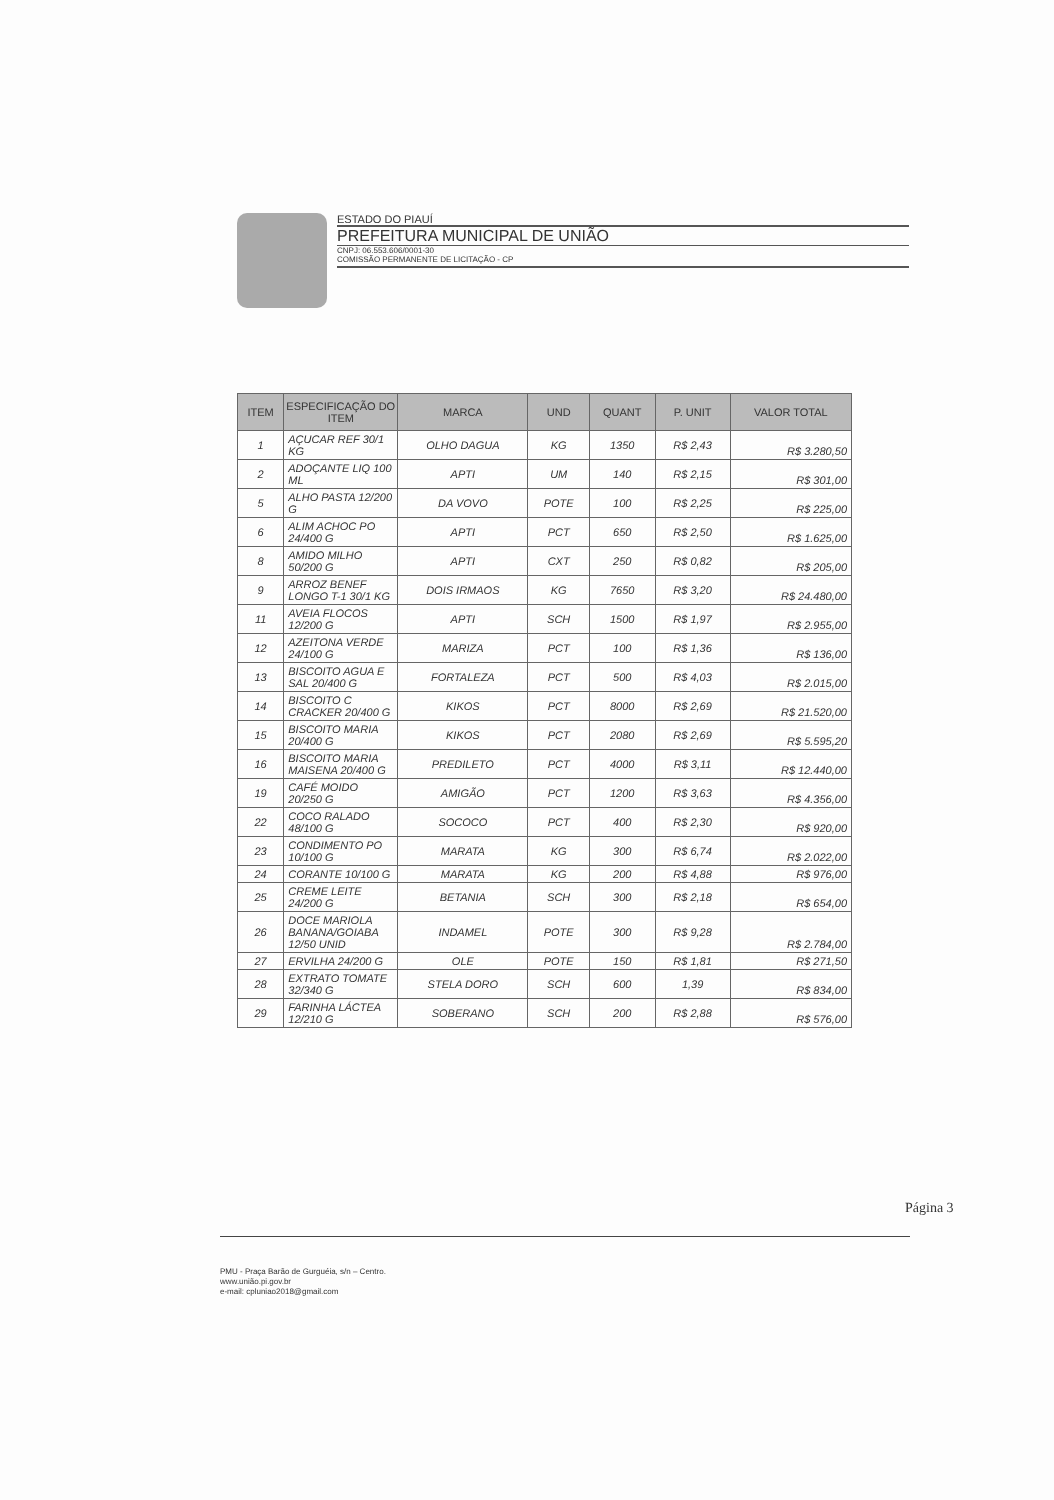ESTADO DO PIAUÍ
PREFEITURA MUNICIPAL DE UNIÃO
CNPJ: 06.553.606/0001-30
COMISSÃO PERMANENTE DE LICITAÇÃO - CP
| ITEM | ESPECIFICAÇÃO DO ITEM | MARCA | UND | QUANT | P. UNIT | VALOR TOTAL |
| --- | --- | --- | --- | --- | --- | --- |
| 1 | AÇUCAR REF 30/1 KG | OLHO DAGUA | KG | 1350 | R$ 2,43 | R$ 3.280,50 |
| 2 | ADOÇANTE LIQ 100 ML | APTI | UM | 140 | R$ 2,15 | R$ 301,00 |
| 5 | ALHO PASTA 12/200 G | DA VOVO | POTE | 100 | R$ 2,25 | R$ 225,00 |
| 6 | ALIM ACHOC PO 24/400 G | APTI | PCT | 650 | R$ 2,50 | R$ 1.625,00 |
| 8 | AMIDO MILHO 50/200 G | APTI | CXT | 250 | R$ 0,82 | R$ 205,00 |
| 9 | ARROZ BENEF LONGO T-1 30/1 KG | DOIS IRMAOS | KG | 7650 | R$ 3,20 | R$ 24.480,00 |
| 11 | AVEIA FLOCOS 12/200 G | APTI | SCH | 1500 | R$ 1,97 | R$ 2.955,00 |
| 12 | AZEITONA VERDE 24/100 G | MARIZA | PCT | 100 | R$ 1,36 | R$ 136,00 |
| 13 | BISCOITO AGUA E SAL 20/400 G | FORTALEZA | PCT | 500 | R$ 4,03 | R$ 2.015,00 |
| 14 | BISCOITO C CRACKER 20/400 G | KIKOS | PCT | 8000 | R$ 2,69 | R$ 21.520,00 |
| 15 | BISCOITO MARIA 20/400 G | KIKOS | PCT | 2080 | R$ 2,69 | R$ 5.595,20 |
| 16 | BISCOITO MARIA MAISENA 20/400 G | PREDILETO | PCT | 4000 | R$ 3,11 | R$ 12.440,00 |
| 19 | CAFÉ MOIDO 20/250 G | AMIGÃO | PCT | 1200 | R$ 3,63 | R$ 4.356,00 |
| 22 | COCO RALADO 48/100 G | SOCOCO | PCT | 400 | R$ 2,30 | R$ 920,00 |
| 23 | CONDIMENTO PO 10/100 G | MARATA | KG | 300 | R$ 6,74 | R$ 2.022,00 |
| 24 | CORANTE 10/100 G | MARATA | KG | 200 | R$ 4,88 | R$ 976,00 |
| 25 | CREME LEITE 24/200 G | BETANIA | SCH | 300 | R$ 2,18 | R$ 654,00 |
| 26 | DOCE MARIOLA BANANA/GOIABA 12/50 UNID | INDAMEL | POTE | 300 | R$ 9,28 | R$ 2.784,00 |
| 27 | ERVILHA 24/200 G | OLE | POTE | 150 | R$ 1,81 | R$ 271,50 |
| 28 | EXTRATO TOMATE 32/340 G | STELA DORO | SCH | 600 | 1,39 | R$ 834,00 |
| 29 | FARINHA LÁCTEA 12/210 G | SOBERANO | SCH | 200 | R$ 2,88 | R$ 576,00 |
Página 3
PMU - Praça Barão de Gurguéia, s/n – Centro.
www.união.pi.gov.br
e-mail: cpluniao2018@gmail.com